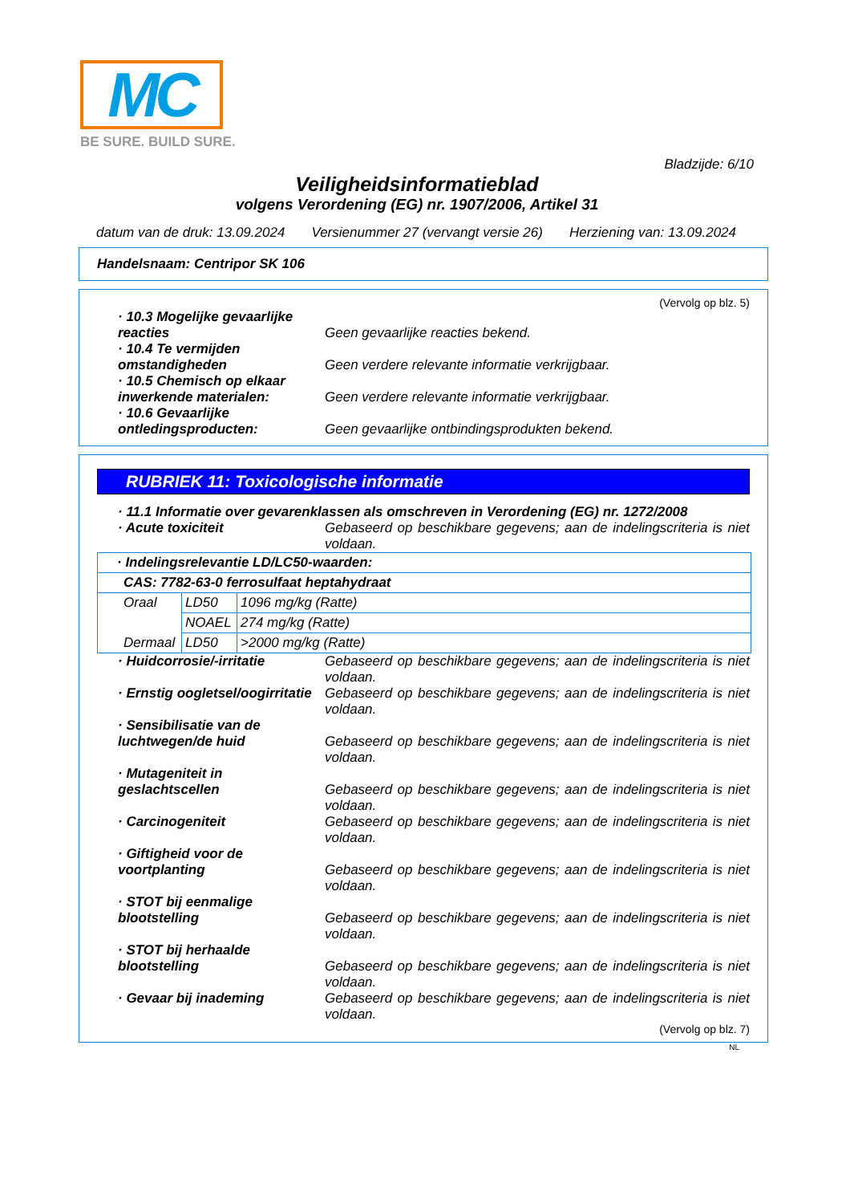MC
BE SURE. BUILD SURE.
Bladzijde: 6/10
Veiligheidsinformatieblad
volgens Verordening (EG) nr. 1907/2006, Artikel 31
datum van de druk: 13.09.2024 Versienummer 27 (vervangt versie 26) Herziening van: 13.09.2024
Handelsnaam: Centripor SK 106
(Vervolg op blz. 5)
· 10.3 Mogelijke gevaarlijke reacties
Geen gevaarlijke reacties bekend.
· 10.4 Te vermijden omstandigheden
Geen verdere relevante informatie verkrijgbaar.
· 10.5 Chemisch op elkaar inwerkende materialen:
Geen verdere relevante informatie verkrijgbaar.
· 10.6 Gevaarlijke ontledingsproducten:
Geen gevaarlijke ontbindingsprodukten bekend.
RUBRIEK 11: Toxicologische informatie
· 11.1 Informatie over gevarenklassen als omschreven in Verordening (EG) nr. 1272/2008
· Acute toxiciteit Gebaseerd op beschikbare gegevens; aan de indelingscriteria is niet voldaan.
| · Indelingsrelevantie LD/LC50-waarden: | | |
| CAS: 7782-63-0 ferrosulfaat heptahydraat | | |
| Oraal | LD50 | 1096 mg/kg (Ratte) |
| | NOAEL | 274 mg/kg (Ratte) |
| Dermaal | LD50 | >2000 mg/kg (Ratte) |
· Huidcorrosie/-irritatie Gebaseerd op beschikbare gegevens; aan de indelingscriteria is niet voldaan.
· Ernstig oogletsel/oogirritatie
Gebaseerd op beschikbare gegevens; aan de indelingscriteria is niet voldaan.
· Sensibilisatie van de luchtwegen/de huid
Gebaseerd op beschikbare gegevens; aan de indelingscriteria is niet voldaan.
· Mutageniteit in geslachtscellen
Gebaseerd op beschikbare gegevens; aan de indelingscriteria is niet voldaan.
· Carcinogeniteit Gebaseerd op beschikbare gegevens; aan de indelingscriteria is niet voldaan.
· Giftigheid voor de voortplanting
Gebaseerd op beschikbare gegevens; aan de indelingscriteria is niet voldaan.
· STOT bij eenmalige blootstelling
Gebaseerd op beschikbare gegevens; aan de indelingscriteria is niet voldaan.
· STOT bij herhaalde blootstelling
Gebaseerd op beschikbare gegevens; aan de indelingscriteria is niet voldaan.
· Gevaar bij inademing Gebaseerd op beschikbare gegevens; aan de indelingscriteria is niet voldaan.
(Vervolg op blz. 7)
NL